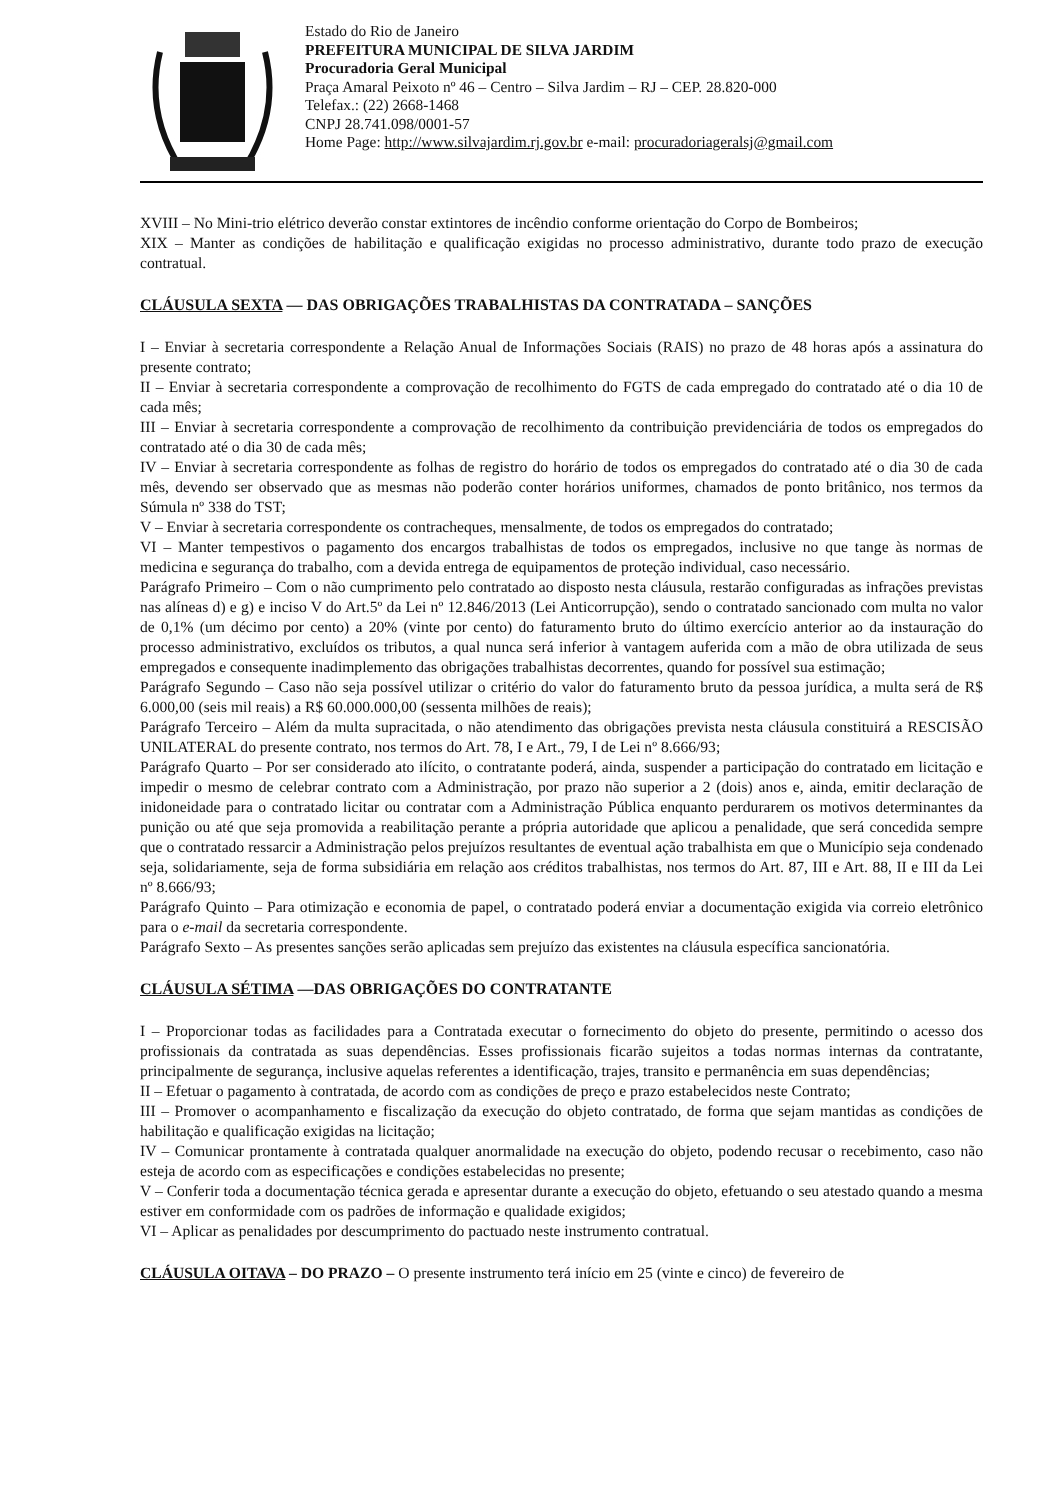Estado do Rio de Janeiro
PREFEITURA MUNICIPAL DE SILVA JARDIM
Procuradoria Geral Municipal
Praça Amaral Peixoto nº 46 – Centro – Silva Jardim – RJ – CEP. 28.820-000
Telefax.: (22) 2668-1468
CNPJ 28.741.098/0001-57
Home Page: http://www.silvajardim.rj.gov.br e-mail: procuradoriageralsj@gmail.com
XVIII – No Mini-trio elétrico deverão constar extintores de incêndio conforme orientação do Corpo de Bombeiros;
XIX – Manter as condições de habilitação e qualificação exigidas no processo administrativo, durante todo prazo de execução contratual.
CLÁUSULA SEXTA — DAS OBRIGAÇÕES TRABALHISTAS DA CONTRATADA – SANÇÕES
I – Enviar à secretaria correspondente a Relação Anual de Informações Sociais (RAIS) no prazo de 48 horas após a assinatura do presente contrato;
II – Enviar à secretaria correspondente a comprovação de recolhimento do FGTS de cada empregado do contratado até o dia 10 de cada mês;
III – Enviar à secretaria correspondente a comprovação de recolhimento da contribuição previdenciária de todos os empregados do contratado até o dia 30 de cada mês;
IV – Enviar à secretaria correspondente as folhas de registro do horário de todos os empregados do contratado até o dia 30 de cada mês, devendo ser observado que as mesmas não poderão conter horários uniformes, chamados de ponto britânico, nos termos da Súmula nº 338 do TST;
V – Enviar à secretaria correspondente os contracheques, mensalmente, de todos os empregados do contratado;
VI – Manter tempestivos o pagamento dos encargos trabalhistas de todos os empregados, inclusive no que tange às normas de medicina e segurança do trabalho, com a devida entrega de equipamentos de proteção individual, caso necessário.
Parágrafo Primeiro – Com o não cumprimento pelo contratado ao disposto nesta cláusula, restarão configuradas as infrações previstas nas alíneas d) e g) e inciso V do Art.5º da Lei nº 12.846/2013 (Lei Anticorrupção), sendo o contratado sancionado com multa no valor de 0,1% (um décimo por cento) a 20% (vinte por cento) do faturamento bruto do último exercício anterior ao da instauração do processo administrativo, excluídos os tributos, a qual nunca será inferior à vantagem auferida com a mão de obra utilizada de seus empregados e consequente inadimplemento das obrigações trabalhistas decorrentes, quando for possível sua estimação;
Parágrafo Segundo – Caso não seja possível utilizar o critério do valor do faturamento bruto da pessoa jurídica, a multa será de R$ 6.000,00 (seis mil reais) a R$ 60.000.000,00 (sessenta milhões de reais);
Parágrafo Terceiro – Além da multa supracitada, o não atendimento das obrigações prevista nesta cláusula constituirá a RESCISÃO UNILATERAL do presente contrato, nos termos do Art. 78, I e Art., 79, I de Lei nº 8.666/93;
Parágrafo Quarto – Por ser considerado ato ilícito, o contratante poderá, ainda, suspender a participação do contratado em licitação e impedir o mesmo de celebrar contrato com a Administração, por prazo não superior a 2 (dois) anos e, ainda, emitir declaração de inidoneidade para o contratado licitar ou contratar com a Administração Pública enquanto perdurarem os motivos determinantes da punição ou até que seja promovida a reabilitação perante a própria autoridade que aplicou a penalidade, que será concedida sempre que o contratado ressarcir a Administração pelos prejuízos resultantes de eventual ação trabalhista em que o Município seja condenado seja, solidariamente, seja de forma subsidiária em relação aos créditos trabalhistas, nos termos do Art. 87, III e Art. 88, II e III da Lei nº 8.666/93;
Parágrafo Quinto – Para otimização e economia de papel, o contratado poderá enviar a documentação exigida via correio eletrônico para o e-mail da secretaria correspondente.
Parágrafo Sexto – As presentes sanções serão aplicadas sem prejuízo das existentes na cláusula específica sancionatória.
CLÁUSULA SÉTIMA —DAS OBRIGAÇÕES DO CONTRATANTE
I – Proporcionar todas as facilidades para a Contratada executar o fornecimento do objeto do presente, permitindo o acesso dos profissionais da contratada as suas dependências. Esses profissionais ficarão sujeitos a todas normas internas da contratante, principalmente de segurança, inclusive aquelas referentes a identificação, trajes, transito e permanência em suas dependências;
II – Efetuar o pagamento à contratada, de acordo com as condições de preço e prazo estabelecidos neste Contrato;
III – Promover o acompanhamento e fiscalização da execução do objeto contratado, de forma que sejam mantidas as condições de habilitação e qualificação exigidas na licitação;
IV – Comunicar prontamente à contratada qualquer anormalidade na execução do objeto, podendo recusar o recebimento, caso não esteja de acordo com as especificações e condições estabelecidas no presente;
V – Conferir toda a documentação técnica gerada e apresentar durante a execução do objeto, efetuando o seu atestado quando a mesma estiver em conformidade com os padrões de informação e qualidade exigidos;
VI – Aplicar as penalidades por descumprimento do pactuado neste instrumento contratual.
CLÁUSULA OITAVA – DO PRAZO – O presente instrumento terá início em 25 (vinte e cinco) de fevereiro de